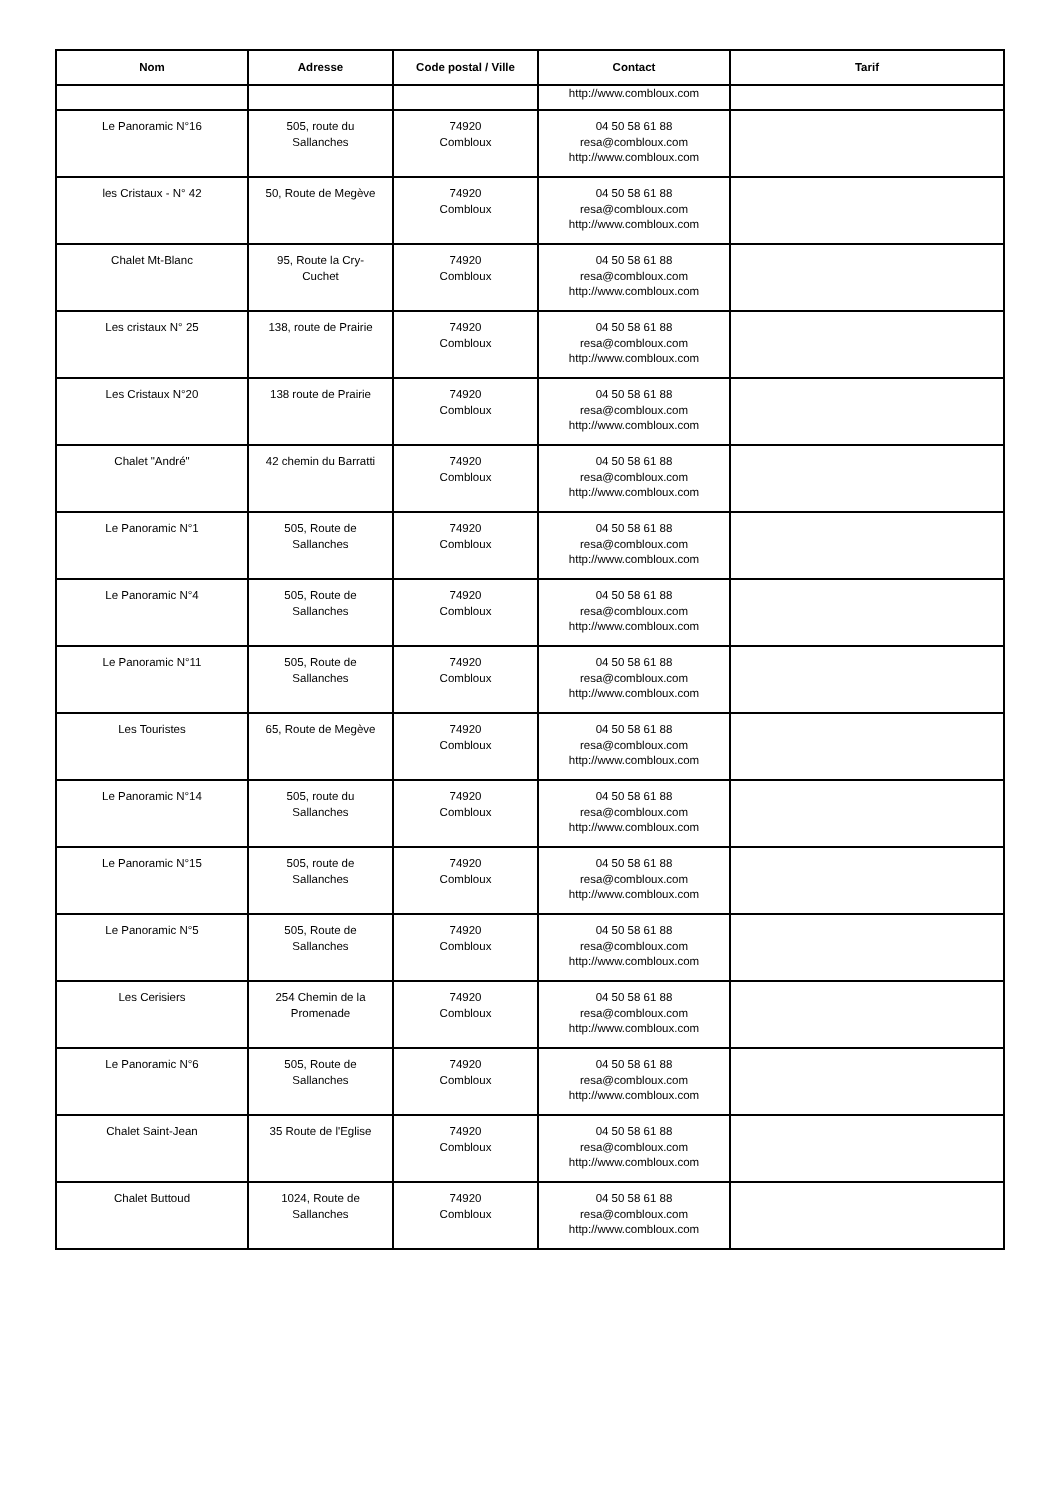| Nom | Adresse | Code postal / Ville | Contact | Tarif |
| --- | --- | --- | --- | --- |
| | | | http://www.combloux.com | |
| Le Panoramic N°16 | 505, route du Sallanches | 74920 Combloux | 04 50 58 61 88 resa@combloux.com http://www.combloux.com | |
| les Cristaux - N° 42 | 50, Route de Megève | 74920 Combloux | 04 50 58 61 88 resa@combloux.com http://www.combloux.com | |
| Chalet Mt-Blanc | 95, Route la Cry- Cuchet | 74920 Combloux | 04 50 58 61 88 resa@combloux.com http://www.combloux.com | |
| Les cristaux N° 25 | 138, route de Prairie | 74920 Combloux | 04 50 58 61 88 resa@combloux.com http://www.combloux.com | |
| Les Cristaux N°20 | 138 route de Prairie | 74920 Combloux | 04 50 58 61 88 resa@combloux.com http://www.combloux.com | |
| Chalet "André" | 42 chemin du Barratti | 74920 Combloux | 04 50 58 61 88 resa@combloux.com http://www.combloux.com | |
| Le Panoramic N°1 | 505, Route de Sallanches | 74920 Combloux | 04 50 58 61 88 resa@combloux.com http://www.combloux.com | |
| Le Panoramic N°4 | 505, Route de Sallanches | 74920 Combloux | 04 50 58 61 88 resa@combloux.com http://www.combloux.com | |
| Le Panoramic N°11 | 505, Route de Sallanches | 74920 Combloux | 04 50 58 61 88 resa@combloux.com http://www.combloux.com | |
| Les Touristes | 65, Route de Megève | 74920 Combloux | 04 50 58 61 88 resa@combloux.com http://www.combloux.com | |
| Le Panoramic N°14 | 505, route du Sallanches | 74920 Combloux | 04 50 58 61 88 resa@combloux.com http://www.combloux.com | |
| Le Panoramic N°15 | 505, route de Sallanches | 74920 Combloux | 04 50 58 61 88 resa@combloux.com http://www.combloux.com | |
| Le Panoramic N°5 | 505, Route de Sallanches | 74920 Combloux | 04 50 58 61 88 resa@combloux.com http://www.combloux.com | |
| Les Cerisiers | 254 Chemin de la Promenade | 74920 Combloux | 04 50 58 61 88 resa@combloux.com http://www.combloux.com | |
| Le Panoramic N°6 | 505, Route de Sallanches | 74920 Combloux | 04 50 58 61 88 resa@combloux.com http://www.combloux.com | |
| Chalet Saint-Jean | 35 Route de l'Eglise | 74920 Combloux | 04 50 58 61 88 resa@combloux.com http://www.combloux.com | |
| Chalet Buttoud | 1024, Route de Sallanches | 74920 Combloux | 04 50 58 61 88 resa@combloux.com http://www.combloux.com | |